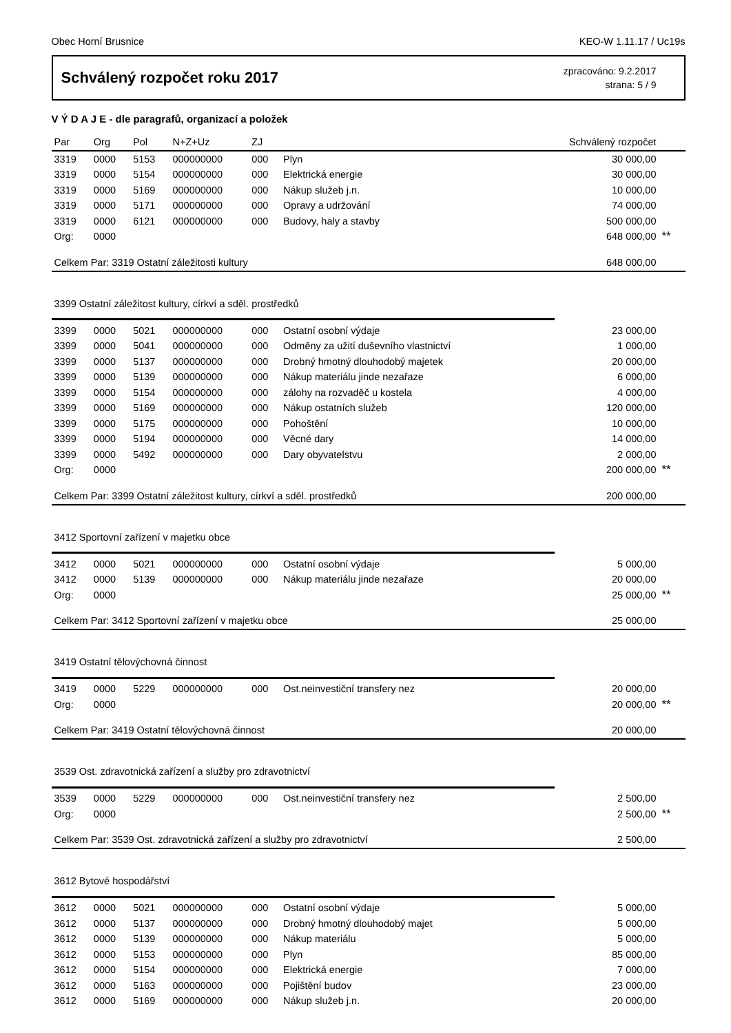Obec Horní Brusnice KEO-W 1.11.17 / Uc19s
Schválený rozpočet roku 2017
zpracováno: 9.2.2017
strana: 5 / 9
V Ý D A J E - dle paragrafů, organizací a položek
| Par | Org | Pol | N+Z+Uz | ZJ | | Schválený rozpočet | |
| --- | --- | --- | --- | --- | --- | --- | --- |
| 3319 | 0000 | 5153 | 000000000 | 000 | Plyn | 30 000,00 | |
| 3319 | 0000 | 5154 | 000000000 | 000 | Elektrická energie | 30 000,00 | |
| 3319 | 0000 | 5169 | 000000000 | 000 | Nákup služeb j.n. | 10 000,00 | |
| 3319 | 0000 | 5171 | 000000000 | 000 | Opravy a udržování | 74 000,00 | |
| 3319 | 0000 | 6121 | 000000000 | 000 | Budovy, haly a stavby | 500 000,00 | |
| Org: | 0000 | | | | | 648 000,00 | ** |
| Celkem Par: 3319 Ostatní záležitosti kultury | | | | | | 648 000,00 | |
| 3399 Ostatní záležitost kultury, církví a sděl. prostředků | | | | | | | |
| 3399 | 0000 | 5021 | 000000000 | 000 | Ostatní osobní výdaje | 23 000,00 | |
| 3399 | 0000 | 5041 | 000000000 | 000 | Odměny za užití duševního vlastnictví | 1 000,00 | |
| 3399 | 0000 | 5137 | 000000000 | 000 | Drobný hmotný dlouhodobý majetek | 20 000,00 | |
| 3399 | 0000 | 5139 | 000000000 | 000 | Nákup materiálu jinde nezařaze | 6 000,00 | |
| 3399 | 0000 | 5154 | 000000000 | 000 | zálohy na rozvaděč u kostela | 4 000,00 | |
| 3399 | 0000 | 5169 | 000000000 | 000 | Nákup ostatních služeb | 120 000,00 | |
| 3399 | 0000 | 5175 | 000000000 | 000 | Pohoštění | 10 000,00 | |
| 3399 | 0000 | 5194 | 000000000 | 000 | Věcné dary | 14 000,00 | |
| 3399 | 0000 | 5492 | 000000000 | 000 | Dary obyvatelstvu | 2 000,00 | |
| Org: | 0000 | | | | | 200 000,00 | ** |
| Celkem Par: 3399 Ostatní záležitost kultury, církví a sděl. prostředků | | | | | | 200 000,00 | |
| 3412 Sportovní zařízení v majetku obce | | | | | | | |
| 3412 | 0000 | 5021 | 000000000 | 000 | Ostatní osobní výdaje | 5 000,00 | |
| 3412 | 0000 | 5139 | 000000000 | 000 | Nákup materiálu jinde nezařaze | 20 000,00 | |
| Org: | 0000 | | | | | 25 000,00 | ** |
| Celkem Par: 3412 Sportovní zařízení v majetku obce | | | | | | 25 000,00 | |
| 3419 Ostatní tělovýchovná činnost | | | | | | | |
| 3419 | 0000 | 5229 | 000000000 | 000 | Ost.neinvestiční transfery nez | 20 000,00 | |
| Org: | 0000 | | | | | 20 000,00 | ** |
| Celkem Par: 3419 Ostatní tělovýchovná činnost | | | | | | 20 000,00 | |
| 3539 Ost. zdravotnická zařízení a služby pro zdravotnictví | | | | | | | |
| 3539 | 0000 | 5229 | 000000000 | 000 | Ost.neinvestiční transfery nez | 2 500,00 | |
| Org: | 0000 | | | | | 2 500,00 | ** |
| Celkem Par: 3539 Ost. zdravotnická zařízení a služby pro zdravotnictví | | | | | | 2 500,00 | |
| 3612 Bytové hospodářství | | | | | | | |
| 3612 | 0000 | 5021 | 000000000 | 000 | Ostatní osobní výdaje | 5 000,00 | |
| 3612 | 0000 | 5137 | 000000000 | 000 | Drobný hmotný dlouhodobý majet | 5 000,00 | |
| 3612 | 0000 | 5139 | 000000000 | 000 | Nákup materiálu | 5 000,00 | |
| 3612 | 0000 | 5153 | 000000000 | 000 | Plyn | 85 000,00 | |
| 3612 | 0000 | 5154 | 000000000 | 000 | Elektrická energie | 7 000,00 | |
| 3612 | 0000 | 5163 | 000000000 | 000 | Pojištění budov | 23 000,00 | |
| 3612 | 0000 | 5169 | 000000000 | 000 | Nákup služeb j.n. | 20 000,00 | |